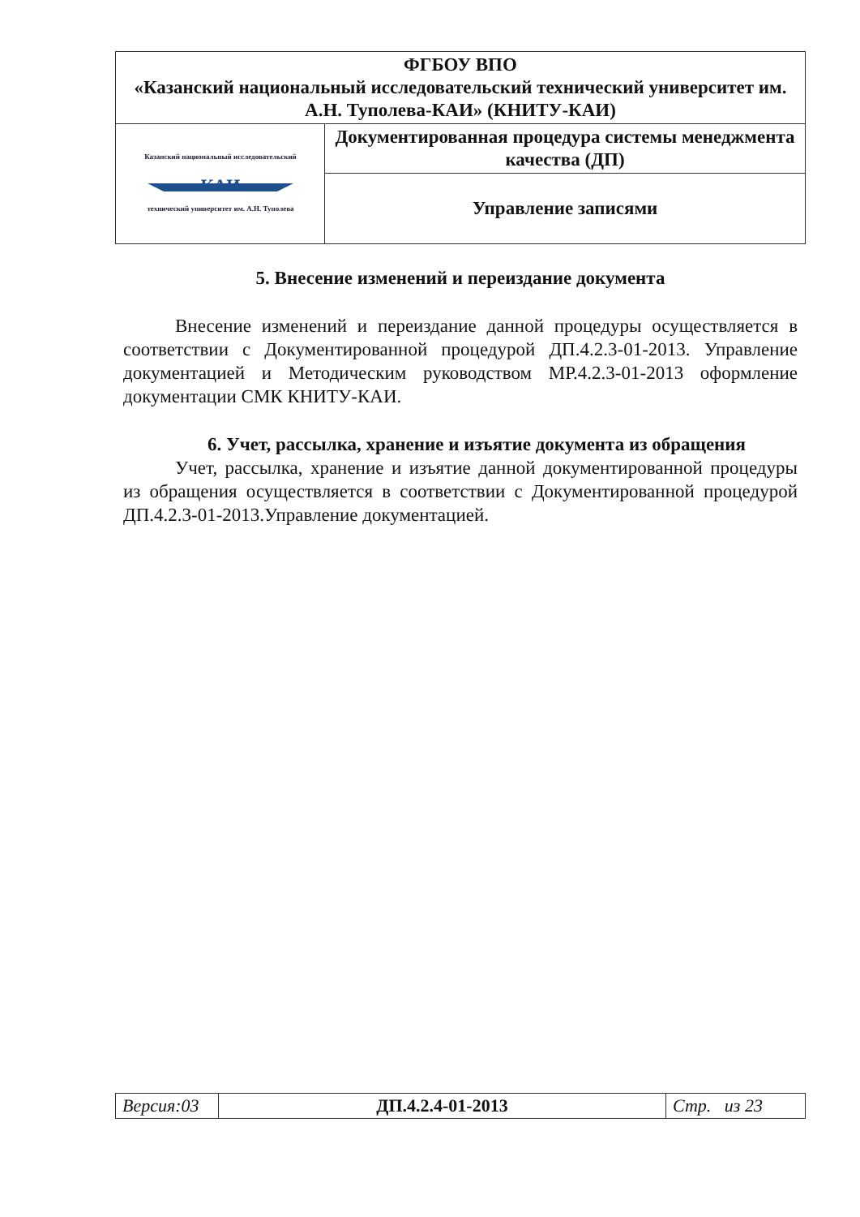| ФГБОУ ВПО «Казанский национальный исследовательский технический университет им. А.Н. Туполева-КАИ» (КНИТУ-КАИ) | |
| Казанский национальный исследовательский КАИ технический университет им. А.Н. Туполева | Документированная процедура системы менеджмента качества (ДП) |
| | Управление записями |
5. Внесение изменений и переиздание документа
Внесение изменений и переиздание данной процедуры осуществляется в соответствии с Документированной процедурой ДП.4.2.3-01-2013. Управление документацией и Методическим руководством МР.4.2.3-01-2013 оформление документации СМК КНИТУ-КАИ.
6. Учет, рассылка, хранение и изъятие документа из обращения
Учет, рассылка, хранение и изъятие данной документированной процедуры из обращения осуществляется в соответствии с Документированной процедурой ДП.4.2.3-01-2013.Управление документацией.
| Версия:03 | ДП.4.2.4-01-2013 | Стр. из 23 |